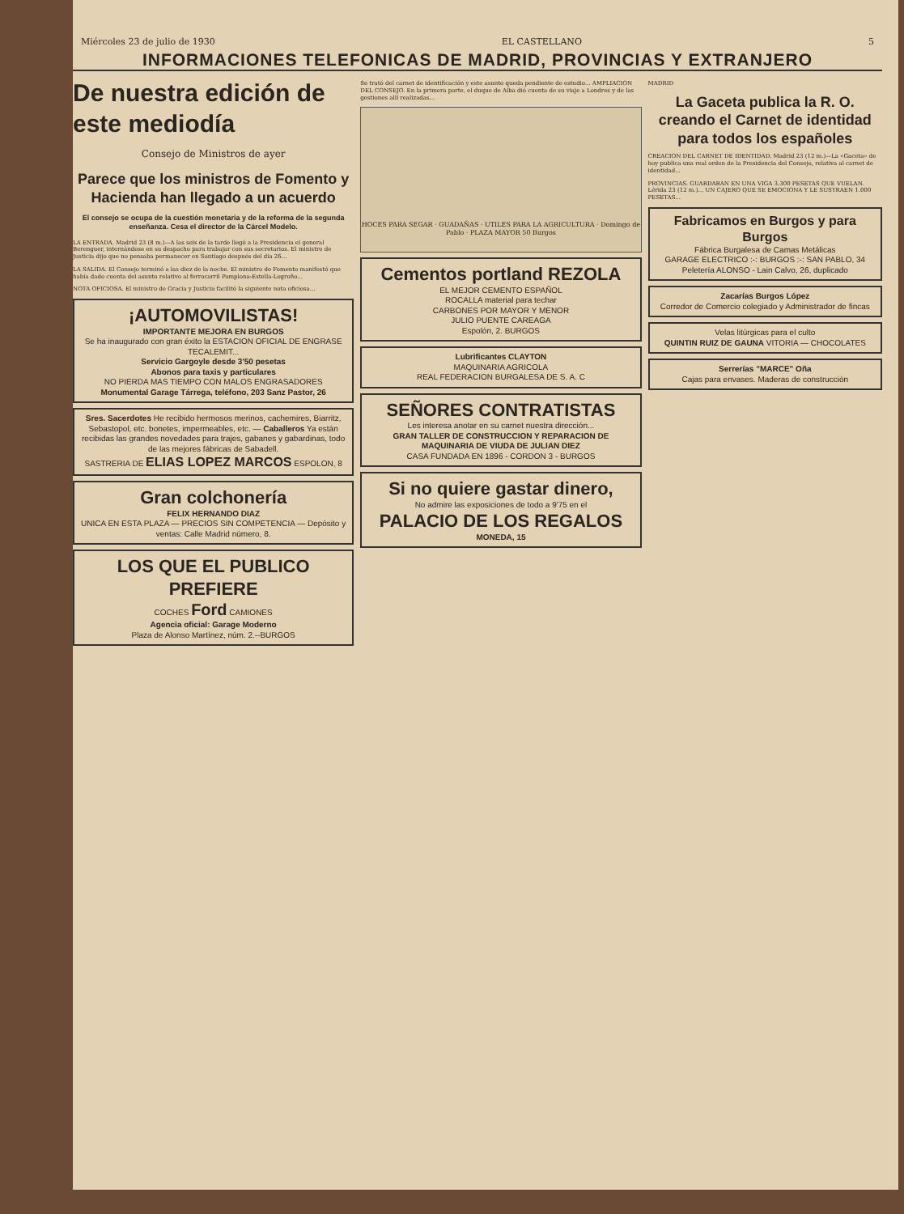Miércoles 23 de julio de 1930 EL CASTELLANO 5
INFORMACIONES TELEFONICAS DE MADRID, PROVINCIAS Y EXTRANJERO
De nuestra edición de este mediodía
Consejo de Ministros de ayer
Parece que los ministros de Fomento y Hacienda han llegado a un acuerdo
El consejo se ocupa de la cuestión monetaria y de la reforma de la segunda enseñanza. Cesa el director de la Cárcel Modelo.
LA ENTRADA. Madrid 23 (8 m.)—A las seis de la tarde llegó a la Presidencia el general Berenguer, internándose en su despacho para trabajar con sus secretarios. El ministro de Justicia dijo que no pensaba permanecer en Santiago después del día 26...
LA SALIDA. El Consejo terminó a las diez de la noche. El ministro de Fomento manifestó que había dado cuenta del asunto relativo al ferrocarril Pamplona-Estella-Logroño...
NOTA OFICIOSA. El ministro de Gracia y Justicia facilitó la siguiente nota oficiosa...
¡AUTOMOVILISTAS!
IMPORTANTE MEJORA EN BURGOS
Se ha inaugurado con gran éxito la ESTACION OFICIAL DE ENGRASE TECALEMIT...
Servicio Gargoyle desde 3'50 pesetas
Abonos para taxis y particulares
NO PIERDA MAS TIEMPO CON MALOS ENGRASADORES
Monumental Garage Tárrega, teléfono, 203 Sanz Pastor, 26
Sres. Sacerdotes He recibido hermosos merinos, cachemires, Biarritz, Sebastopol, etc. bonetes, impermeables, etc. — Caballeros Ya están recibidas las grandes novedades para trajes, gabanes y gabardinas, todo de las mejores fábricas de Sabadell.
SASTRERIA DE ELIAS LOPEZ MARCOS ESPOLON, 8
Gran colchonería
FELIX HERNANDO DIAZ
UNICA EN ESTA PLAZA — PRECIOS SIN COMPETENCIA — Depósito y ventas: Calle Madrid número, 8.
LOS QUE EL PUBLICO PREFIERE
COCHES Ford CAMIONES
Agencia oficial: Garage Moderno
Plaza de Alonso Martínez, núm. 2.--BURGOS
Se trató del carnet de identificación y este asunto queda pendiente de estudio... AMPLIACION DEL CONSEJO. En la primera parte, el duque de Alba dió cuenta de su viaje a Londres y de las gestiones allí realizadas...
HOCES PARA SEGAR · GUADAÑAS · UTILES PARA LA AGRICULTURA · Domingo de Pablo · PLAZA MAYOR 50 Burgos
Cementos portland REZOLA
EL MEJOR CEMENTO ESPAÑOL
ROCALLA material para techar
CARBONES POR MAYOR Y MENOR
JULIO PUENTE CAREAGA
Espolón, 2. BURGOS
Lubrificantes CLAYTON
MAQUINARIA AGRICOLA
REAL FEDERACION BURGALESA DE S. A. C
SEÑORES CONTRATISTAS
Les interesa anotar en su carnet nuestra dirección...
GRAN TALLER DE CONSTRUCCION Y REPARACION DE MAQUINARIA DE VIUDA DE JULIAN DIEZ
CASA FUNDADA EN 1896 - CORDON 3 - BURGOS
Si no quiere gastar dinero,
No admire las exposiciones de todo a 9'75 en el
PALACIO DE LOS REGALOS
MONEDA, 15
MADRID
La Gaceta publica la R. O. creando el Carnet de identidad para todos los españoles
CREACION DEL CARNET DE IDENTIDAD. Madrid 23 (12 m.)—La «Gaceta» de hoy publica una real orden de la Presidencia del Consejo, relativa al carnet de identidad...
PROVINCIAS. GUARDABAN EN UNA VIGA 3.300 PESETAS QUE VUELAN. Lérida 23 (12 m.)... UN CAJERO QUE SE EMOCIONA Y LE SUSTRAEN 1.000 PESETAS...
Fabricamos en Burgos y para Burgos
Fábrica Burgalesa de Camas Metálicas
GARAGE ELECTRICO :-: BURGOS :-: SAN PABLO, 34
Peletería ALONSO - Lain Calvo, 26, duplicado
Zacarías Burgos López
Corredor de Comercio colegiado y Administrador de fincas
Velas litúrgicas para el culto
QUINTIN RUIZ DE GAUNA VITORIA — CHOCOLATES
Serrerías "MARCE" Oña
Cajas para envases. Maderas de construcción